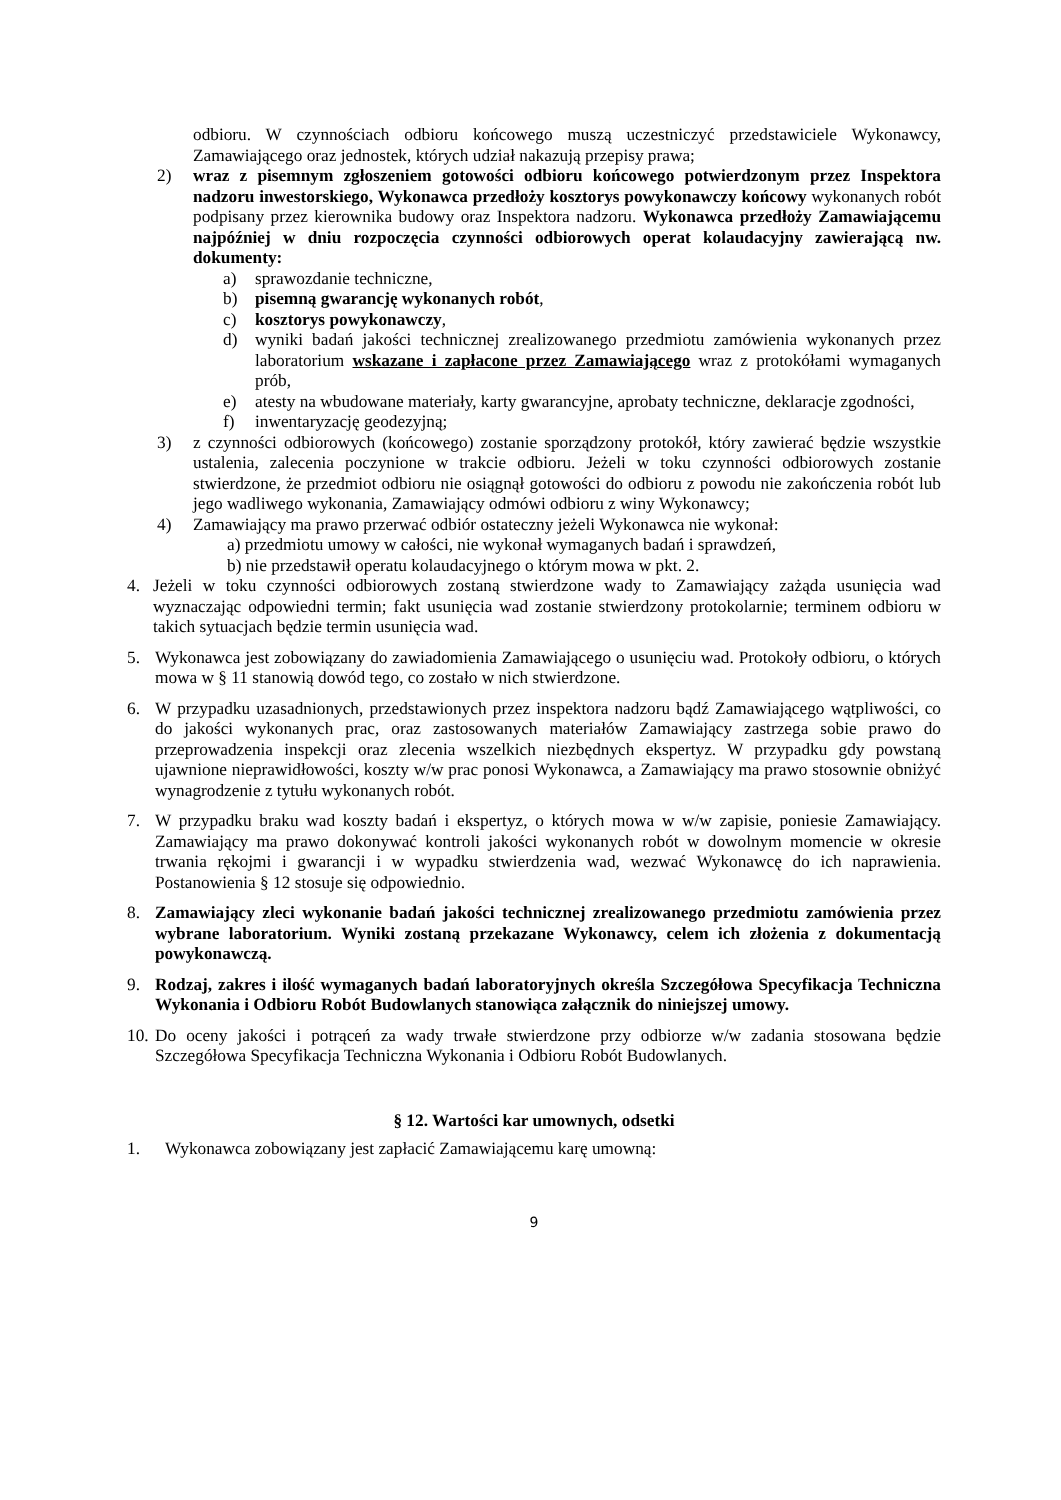odbioru. W czynnościach odbioru końcowego muszą uczestniczyć przedstawiciele Wykonawcy, Zamawiającego oraz jednostek, których udział nakazują przepisy prawa;
2) wraz z pisemnym zgłoszeniem gotowości odbioru końcowego potwierdzonym przez Inspektora nadzoru inwestorskiego, Wykonawca przedłoży kosztorys powykonawczy końcowy wykonanych robót podpisany przez kierownika budowy oraz Inspektora nadzoru. Wykonawca przedłoży Zamawiającemu najpóźniej w dniu rozpoczęcia czynności odbiorowych operat kolaudacyjny zawierającą nw. dokumenty:
a) sprawozdanie techniczne,
b) pisemną gwarancję wykonanych robót,
c) kosztorys powykonawczy,
d) wyniki badań jakości technicznej zrealizowanego przedmiotu zamówienia wykonanych przez laboratorium wskazane i zapłacone przez Zamawiającego wraz z protokółami wymaganych prób,
e) atesty na wbudowane materiały, karty gwarancyjne, aprobaty techniczne, deklaracje zgodności,
f) inwentaryzację geodezyjną;
3) z czynności odbiorowych (końcowego) zostanie sporządzony protokół, który zawierać będzie wszystkie ustalenia, zalecenia poczynione w trakcie odbioru. Jeżeli w toku czynności odbiorowych zostanie stwierdzone, że przedmiot odbioru nie osiągnął gotowości do odbioru z powodu nie zakończenia robót lub jego wadliwego wykonania, Zamawiający odmówi odbioru z winy Wykonawcy;
4) Zamawiający ma prawo przerwać odbiór ostateczny jeżeli Wykonawca nie wykonał:
a) przedmiotu umowy w całości, nie wykonał wymaganych badań i sprawdzeń,
b) nie przedstawił operatu kolaudacyjnego o którym mowa w pkt. 2.
4. Jeżeli w toku czynności odbiorowych zostaną stwierdzone wady to Zamawiający zażąda usunięcia wad wyznaczając odpowiedni termin; fakt usunięcia wad zostanie stwierdzony protokolarnie; terminem odbioru w takich sytuacjach będzie termin usunięcia wad.
5. Wykonawca jest zobowiązany do zawiadomienia Zamawiającego o usunięciu wad. Protokoły odbioru, o których mowa w § 11 stanowią dowód tego, co zostało w nich stwierdzone.
6. W przypadku uzasadnionych, przedstawionych przez inspektora nadzoru bądź Zamawiającego wątpliwości, co do jakości wykonanych prac, oraz zastosowanych materiałów Zamawiający zastrzega sobie prawo do przeprowadzenia inspekcji oraz zlecenia wszelkich niezbędnych ekspertyz. W przypadku gdy powstaną ujawnione nieprawidłowości, koszty w/w prac ponosi Wykonawca, a Zamawiający ma prawo stosownie obniżyć wynagrodzenie z tytułu wykonanych robót.
7. W przypadku braku wad koszty badań i ekspertyz, o których mowa w w/w zapisie, poniesie Zamawiający. Zamawiający ma prawo dokonywać kontroli jakości wykonanych robót w dowolnym momencie w okresie trwania rękojmi i gwarancji i w wypadku stwierdzenia wad, wezwać Wykonawcę do ich naprawienia. Postanowienia § 12 stosuje się odpowiednio.
8. Zamawiający zleci wykonanie badań jakości technicznej zrealizowanego przedmiotu zamówienia przez wybrane laboratorium. Wyniki zostaną przekazane Wykonawcy, celem ich złożenia z dokumentacją powykonawczą.
9. Rodzaj, zakres i ilość wymaganych badań laboratoryjnych określa Szczegółowa Specyfikacja Techniczna Wykonania i Odbioru Robót Budowlanych stanowiąca załącznik do niniejszej umowy.
10. Do oceny jakości i potrąceń za wady trwałe stwierdzone przy odbiorze w/w zadania stosowana będzie Szczegółowa Specyfikacja Techniczna Wykonania i Odbioru Robót Budowlanych.
§ 12. Wartości kar umownych, odsetki
1. Wykonawca zobowiązany jest zapłacić Zamawiającemu karę umowną:
9